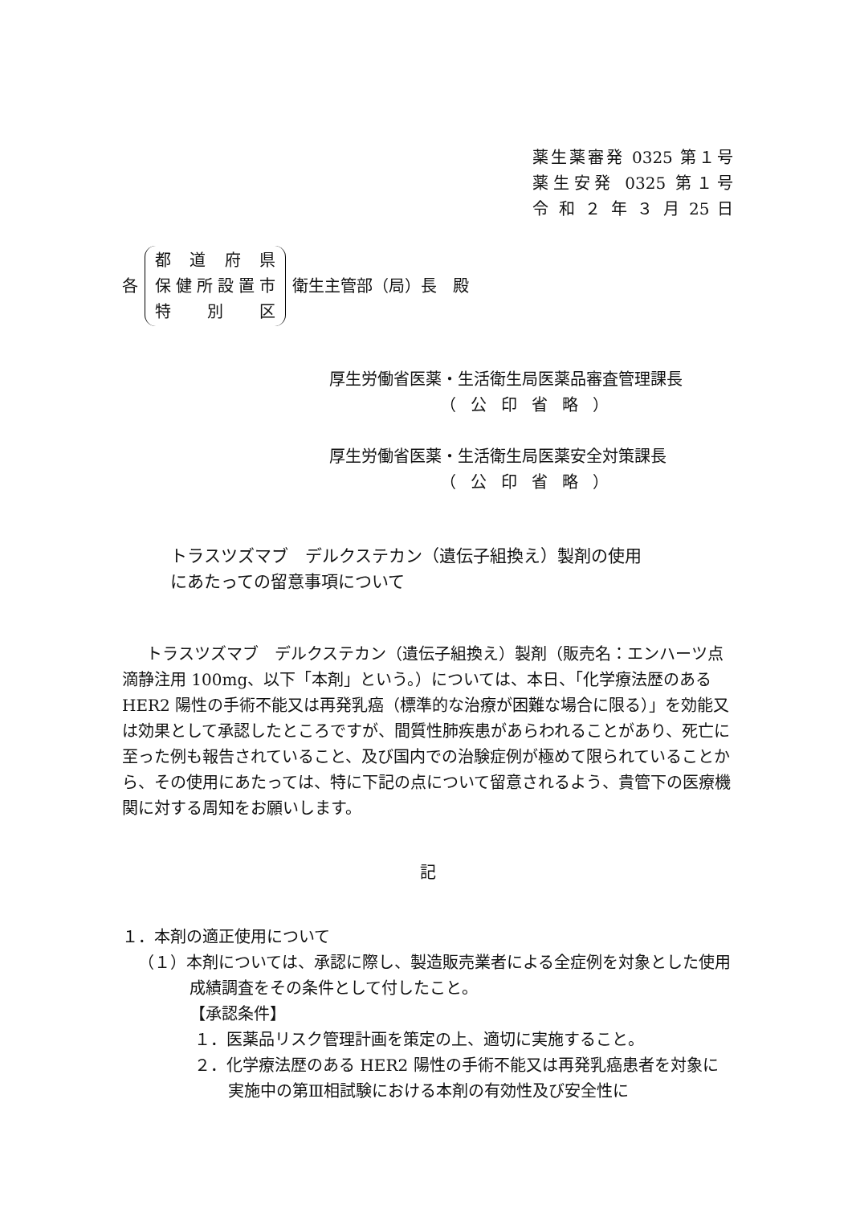薬生薬審発 0325 第１号
薬生安発 0325 第１号
令 和 ２ 年 ３ 月 25 日
各
都道府県
保健所設置市
特別区
衛生主管部（局）長　殿
厚生労働省医薬・生活衛生局医薬品審査管理課長
（公印省略）
厚生労働省医薬・生活衛生局医薬安全対策課長
（公印省略）
トラスツズマブ　デルクステカン（遺伝子組換え）製剤の使用
にあたっての留意事項について
トラスツズマブ　デルクステカン（遺伝子組換え）製剤（販売名：エンハーツ点滴静注用 100mg、以下「本剤」という。）については、本日、「化学療法歴のある HER2 陽性の手術不能又は再発乳癌（標準的な治療が困難な場合に限る）」を効能又は効果として承認したところですが、間質性肺疾患があらわれることがあり、死亡に至った例も報告されていること、及び国内での治験症例が極めて限られていることから、その使用にあたっては、特に下記の点について留意されるよう、貴管下の医療機関に対する周知をお願いします。
記
１．本剤の適正使用について
（１）本剤については、承認に際し、製造販売業者による全症例を対象とした使用成績調査をその条件として付したこと。
【承認条件】
１．医薬品リスク管理計画を策定の上、適切に実施すること。
２．化学療法歴のある HER2 陽性の手術不能又は再発乳癌患者を対象に実施中の第Ⅲ相試験における本剤の有効性及び安全性に